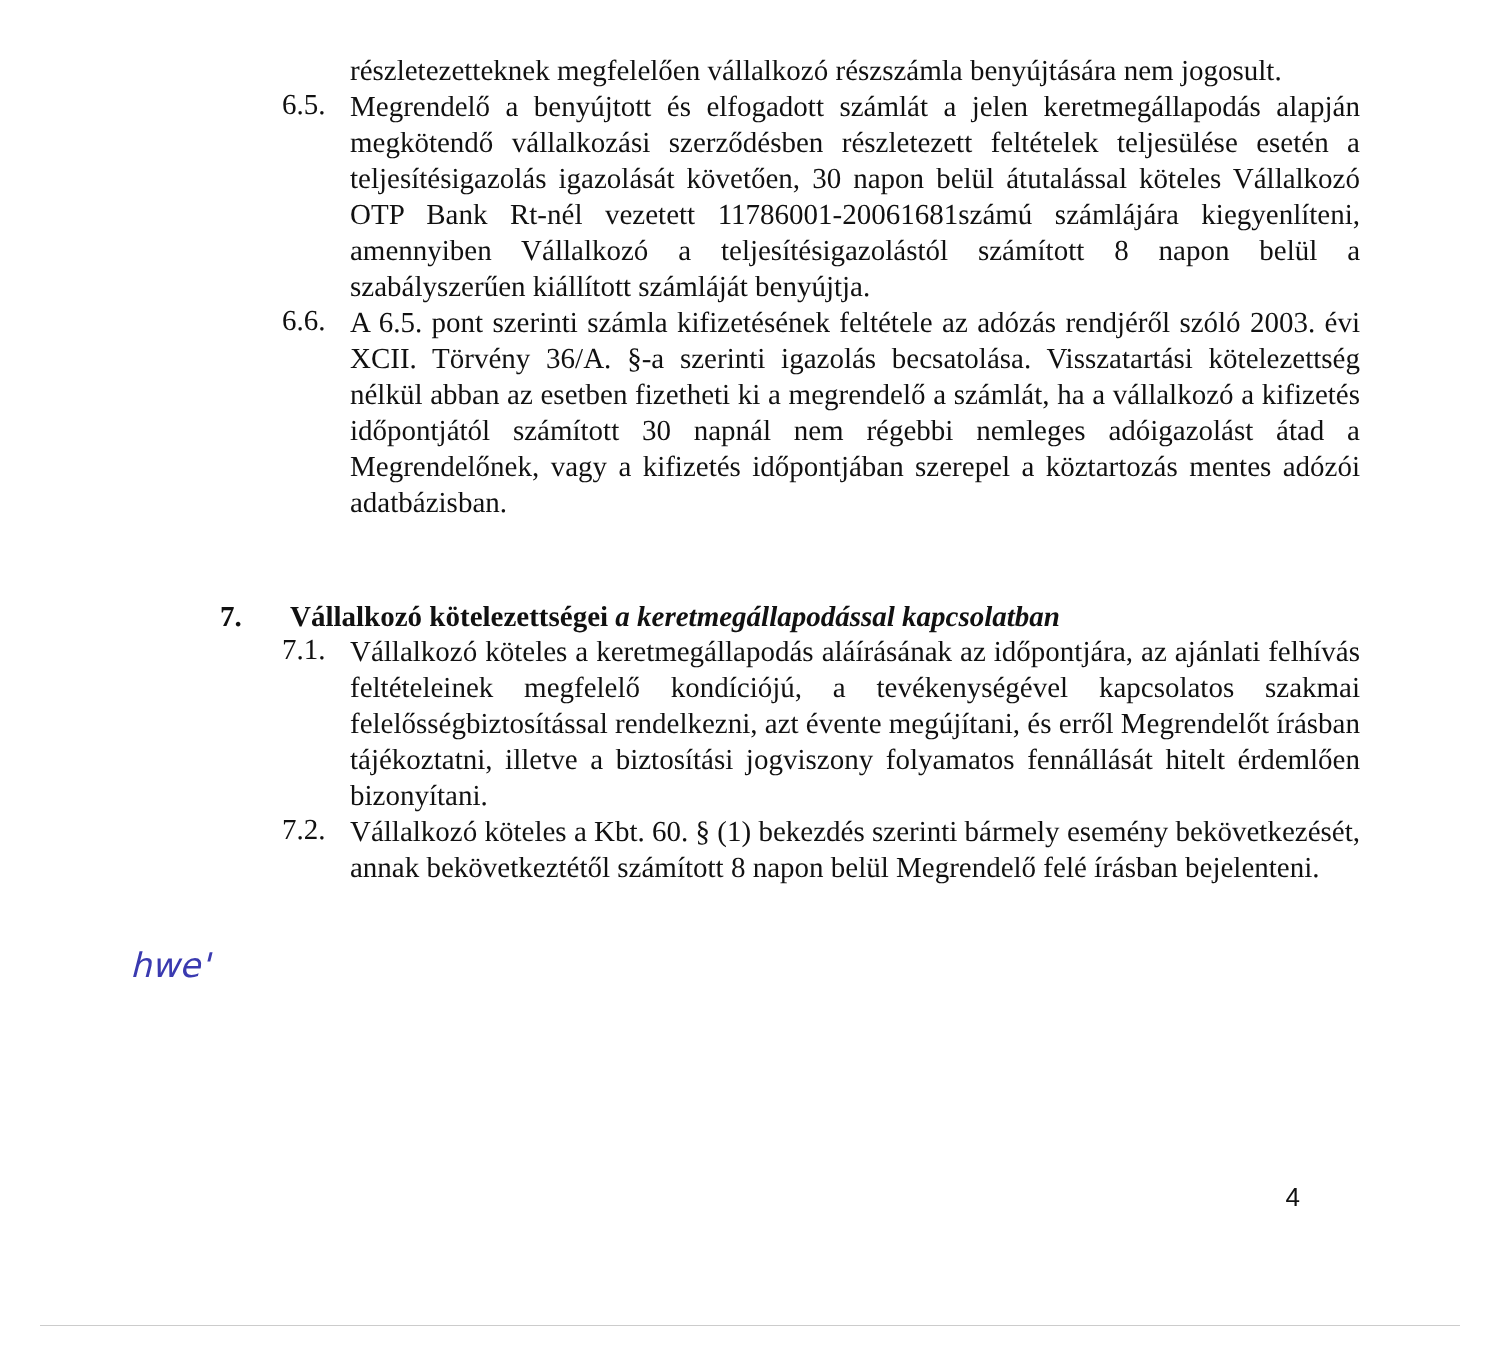részletezetteknek megfelelően vállalkozó részszámla benyújtására nem jogosult.
6.5. Megrendelő a benyújtott és elfogadott számlát a jelen keretmegállapodás alapján megkötendő vállalkozási szerződésben részletezett feltételek teljesülése esetén a teljesítésigazolás igazolását követően, 30 napon belül átutalással köteles Vállalkozó OTP Bank Rt-nél vezetett 11786001-20061681számú számlájára kiegyenlíteni, amennyiben Vállalkozó a teljesítésigazolástól számított 8 napon belül a szabályszerűen kiállított számláját benyújtja.
6.6. A 6.5. pont szerinti számla kifizetésének feltétele az adózás rendjéről szóló 2003. évi XCII. Törvény 36/A. §-a szerinti igazolás becsatolása. Visszatartási kötelezettség nélkül abban az esetben fizetheti ki a megrendelő a számlát, ha a vállalkozó a kifizetés időpontjától számított 30 napnál nem régebbi nemleges adóigazolást átad a Megrendelőnek, vagy a kifizetés időpontjában szerepel a köztartozás mentes adózói adatbázisban.
7. Vállalkozó kötelezettségei a keretmegállapodással kapcsolatban
7.1. Vállalkozó köteles a keretmegállapodás aláírásának az időpontjára, az ajánlati felhívás feltételeinek megfelelő kondíciójú, a tevékenységével kapcsolatos szakmai felelősségbiztosítással rendelkezni, azt évente megújítani, és erről Megrendelőt írásban tájékoztatni, illetve a biztosítási jogviszony folyamatos fennállását hitelt érdemlően bizonyítani.
7.2. Vállalkozó köteles a Kbt. 60. § (1) bekezdés szerinti bármely esemény bekövetkezését, annak bekövetkeztétől számított 8 napon belül Megrendelő felé írásban bejelenteni.
hwe'
4